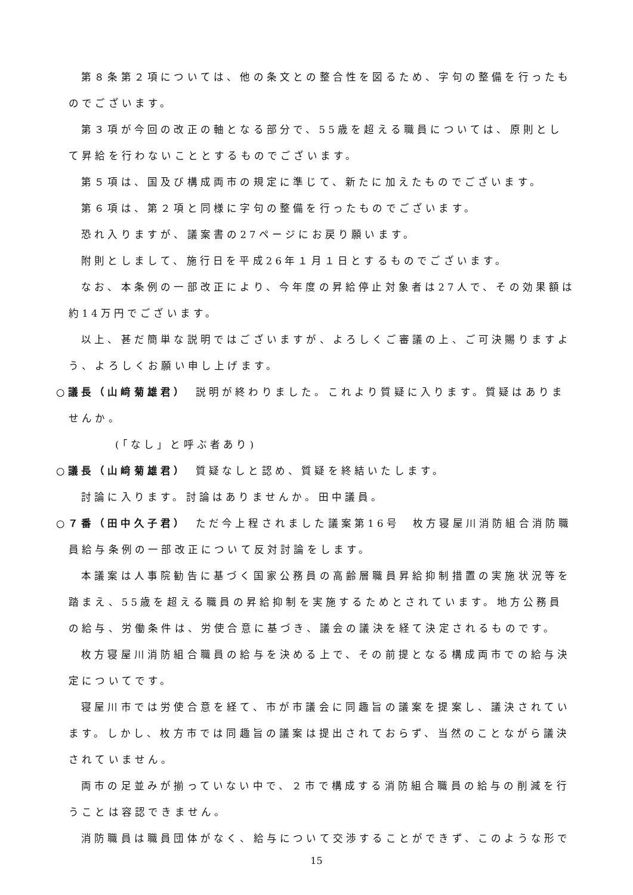第８条第２項については、他の条文との整合性を図るため、字句の整備を行ったものでございます。
第３項が今回の改正の軸となる部分で、55歳を超える職員については、原則として昇給を行わないこととするものでございます。
第５項は、国及び構成両市の規定に準じて、新たに加えたものでございます。
第６項は、第２項と同様に字句の整備を行ったものでございます。
恐れ入りますが、議案書の27ページにお戻り願います。
附則としまして、施行日を平成26年１月１日とするものでございます。
なお、本条例の一部改正により、今年度の昇給停止対象者は27人で、その効果額は約14万円でございます。
以上、甚だ簡単な説明ではございますが、よろしくご審議の上、ご可決賜りますよう、よろしくお願い申し上げます。
○議長（山﨑菊雄君）　説明が終わりました。これより質疑に入ります。質疑はありませんか。
(「なし」と呼ぶ者あり)
○議長（山﨑菊雄君）　質疑なしと認め、質疑を終結いたします。
討論に入ります。討論はありませんか。田中議員。
○７番（田中久子君）　ただ今上程されました議案第16号　枚方寝屋川消防組合消防職員給与条例の一部改正について反対討論をします。
本議案は人事院勧告に基づく国家公務員の高齢層職員昇給抑制措置の実施状況等を踏まえ、55歳を超える職員の昇給抑制を実施するためとされています。地方公務員の給与、労働条件は、労使合意に基づき、議会の議決を経て決定されるものです。
枚方寝屋川消防組合職員の給与を決める上で、その前提となる構成両市での給与決定についてです。
寝屋川市では労使合意を経て、市が市議会に同趣旨の議案を提案し、議決されています。しかし、枚方市では同趣旨の議案は提出されておらず、当然のことながら議決されていません。
両市の足並みが揃っていない中で、２市で構成する消防組合職員の給与の削減を行うことは容認できません。
消防職員は職員団体がなく、給与について交渉することができず、このような形で
15